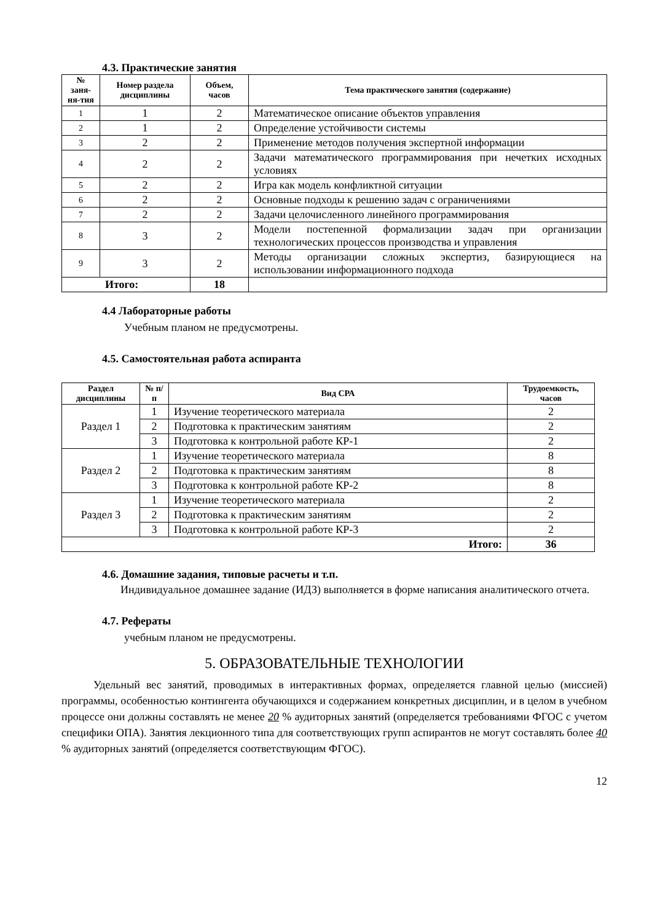4.3. Практические занятия
| № заня-ня-тия | Номер раздела дисциплины | Объем, часов | Тема практического занятия (содержание) |
| --- | --- | --- | --- |
| 1 | 1 | 2 | Математическое описание объектов управления |
| 2 | 1 | 2 | Определение устойчивости системы |
| 3 | 2 | 2 | Применение методов получения экспертной информации |
| 4 | 2 | 2 | Задачи математического программирования при нечетких исходных условиях |
| 5 | 2 | 2 | Игра как модель конфликтной ситуации |
| 6 | 2 | 2 | Основные подходы к решению задач с ограничениями |
| 7 | 2 | 2 | Задачи целочисленного линейного программирования |
| 8 | 3 | 2 | Модели постепенной формализации задач при организации технологических процессов производства и управления |
| 9 | 3 | 2 | Методы организации сложных экспертиз, базирующиеся на использовании информационного подхода |
| Итого: | | 18 | |
4.4 Лабораторные работы
Учебным планом не предусмотрены.
4.5. Самостоятельная работа аспиранта
| Раздел дисциплины | № п/п | Вид СРА | Трудоемкость, часов |
| --- | --- | --- | --- |
| Раздел 1 | 1 | Изучение теоретического материала | 2 |
| | 2 | Подготовка к практическим занятиям | 2 |
| | 3 | Подготовка к контрольной работе КР-1 | 2 |
| Раздел 2 | 1 | Изучение теоретического материала | 8 |
| | 2 | Подготовка к практическим занятиям | 8 |
| | 3 | Подготовка к контрольной работе КР-2 | 8 |
| Раздел 3 | 1 | Изучение теоретического материала | 2 |
| | 2 | Подготовка к практическим занятиям | 2 |
| | 3 | Подготовка к контрольной работе КР-3 | 2 |
| Итого: | | | 36 |
4.6. Домашние задания, типовые расчеты и т.п.
Индивидуальное домашнее задание (ИДЗ) выполняется в форме написания аналитического отчета.
4.7. Рефераты
учебным планом не предусмотрены.
5. ОБРАЗОВАТЕЛЬНЫЕ ТЕХНОЛОГИИ
Удельный вес занятий, проводимых в интерактивных формах, определяется главной целью (миссией) программы, особенностью контингента обучающихся и содержанием конкретных дисциплин, и в целом в учебном процессе они должны составлять не менее 20 % аудиторных занятий (определяется требованиями ФГОС с учетом специфики ОПА). Занятия лекционного типа для соответствующих групп аспирантов не могут составлять более 40 % аудиторных занятий (определяется соответствующим ФГОС).
12